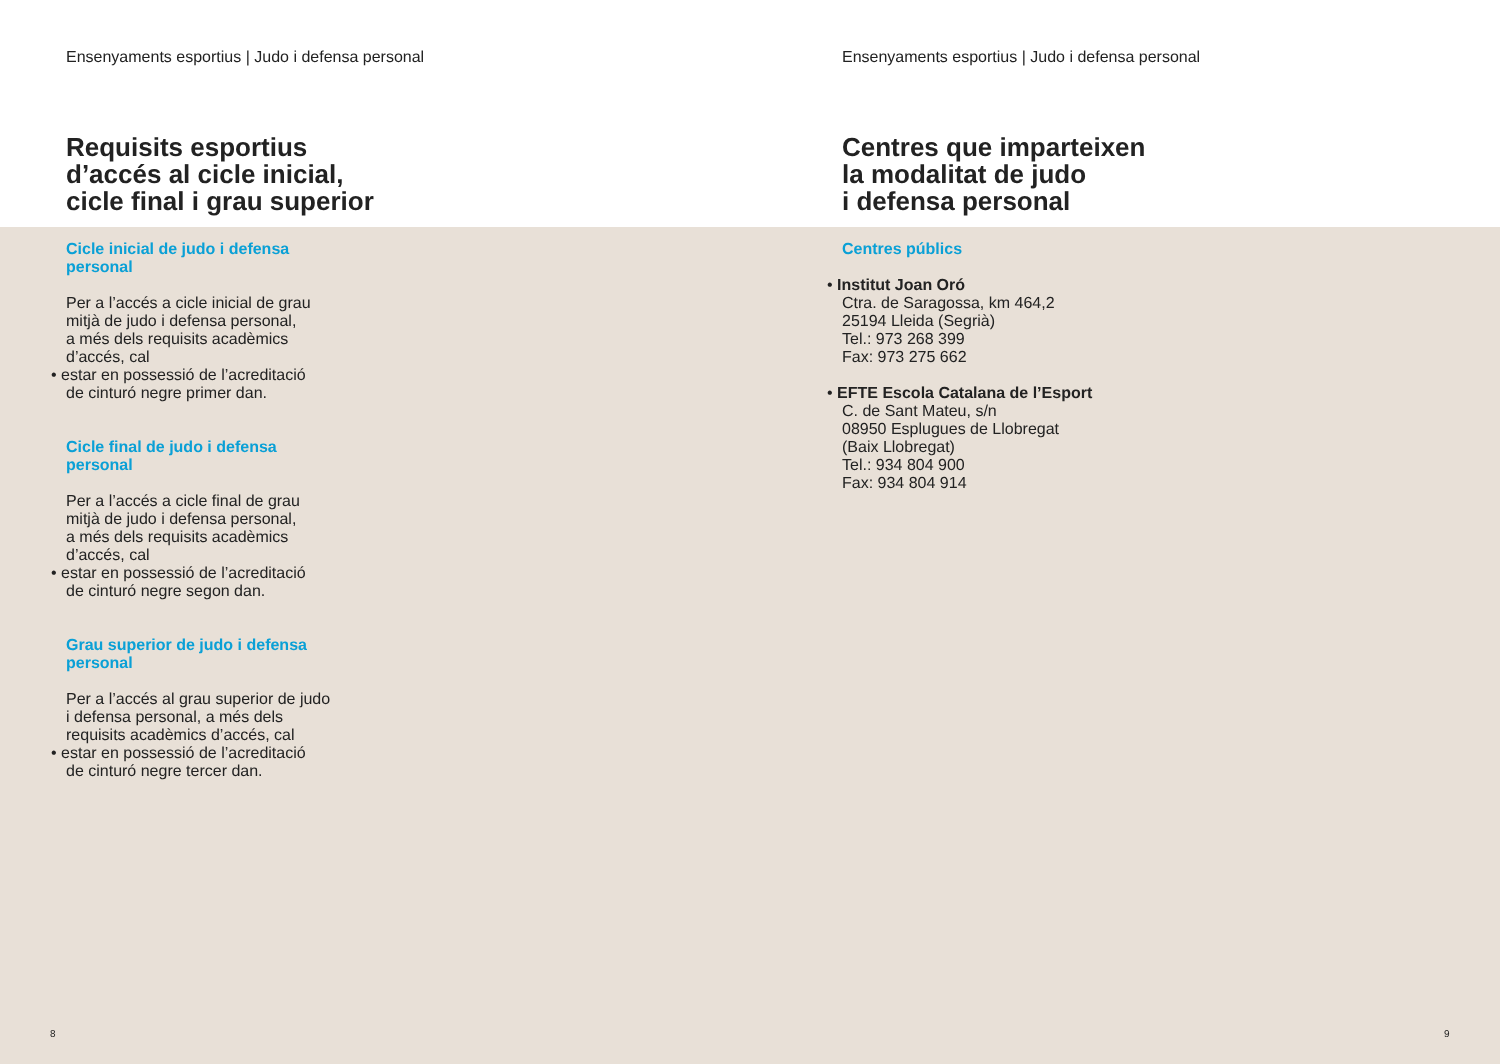Ensenyaments esportius | Judo i defensa personal
Requisits esportius
d’accés al cicle inicial,
cicle final i grau superior
Cicle inicial de judo i defensa
personal
Per a l’accés a cicle inicial de grau
mitjà de judo i defensa personal,
a més dels requisits acadèmics
d’accés, cal
• estar en possessió de l’acreditació
de cinturó negre primer dan.
Cicle final de judo i defensa
personal
Per a l’accés a cicle final de grau
mitjà de judo i defensa personal,
a més dels requisits acadèmics
d’accés, cal
• estar en possessió de l’acreditació
de cinturó negre segon dan.
Grau superior de judo i defensa
personal
Per a l’accés al grau superior de judo
i defensa personal, a més dels
requisits acadèmics d’accés, cal
• estar en possessió de l’acreditació
de cinturó negre tercer dan.
8
Ensenyaments esportius | Judo i defensa personal
Centres que imparteixen
la modalitat de judo
i defensa personal
Centres públics
• Institut Joan Oró
Ctra. de Saragossa, km 464,2
25194 Lleida (Segrià)
Tel.: 973 268 399
Fax: 973 275 662
• EFTE Escola Catalana de l’Esport
C. de Sant Mateu, s/n
08950 Esplugues de Llobregat
(Baix Llobregat)
Tel.: 934 804 900
Fax: 934 804 914
9